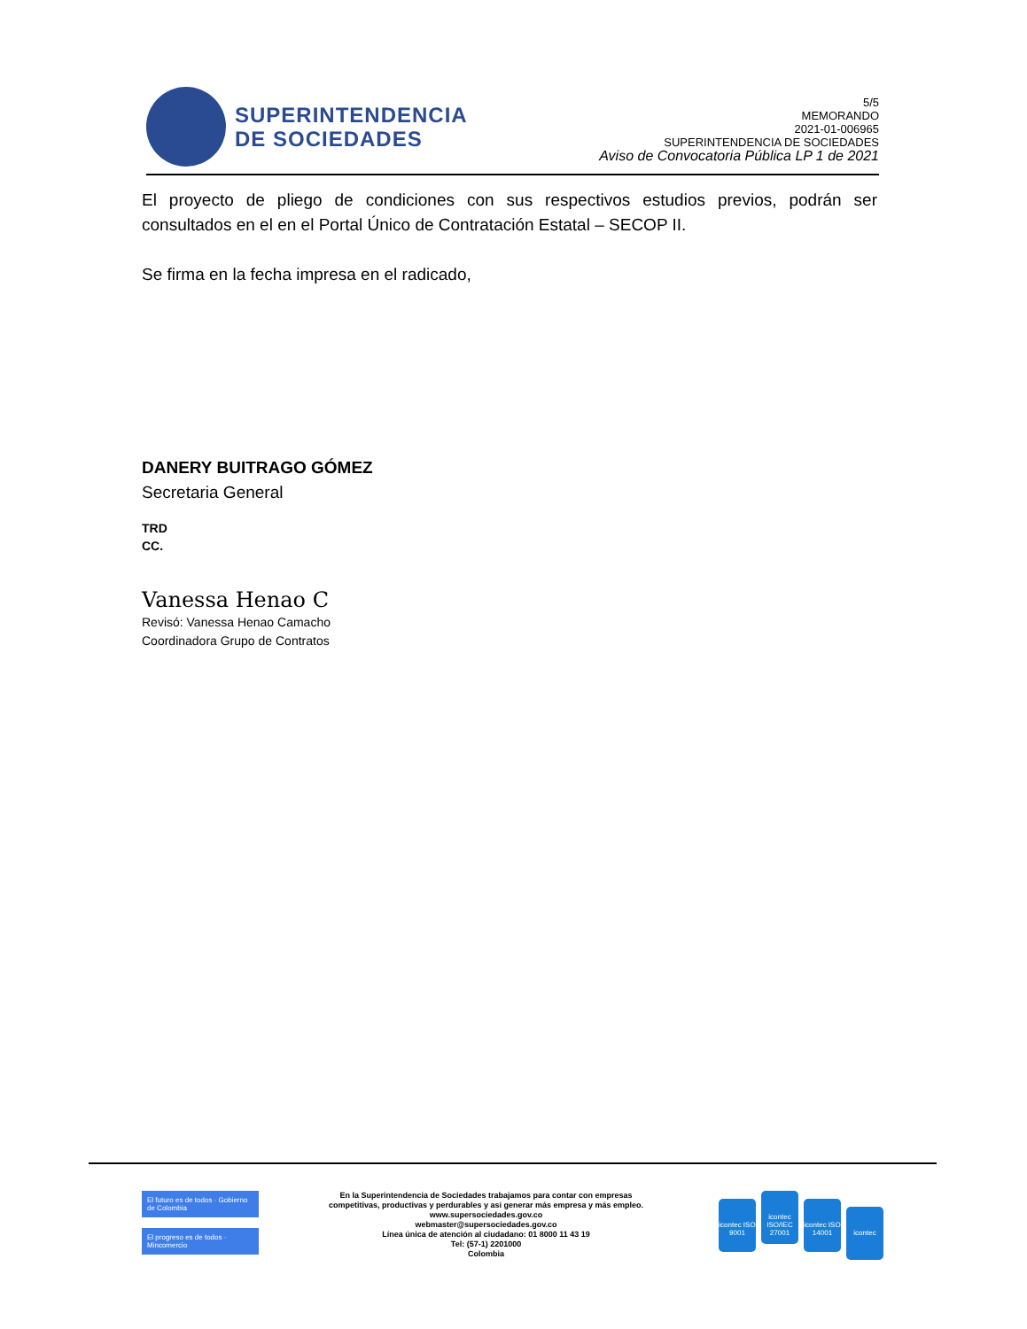SUPERINTENDENCIA
DE SOCIEDADES
5/5
MEMORANDO
2021-01-006965
SUPERINTENDENCIA DE SOCIEDADES
Aviso de Convocatoria Pública LP 1 de 2021
El proyecto de pliego de condiciones con sus respectivos estudios previos, podrán ser consultados en el en el Portal Único de Contratación Estatal – SECOP II.
Se firma en la fecha impresa en el radicado,
DANERY BUITRAGO GÓMEZ
Secretaria General
TRD
CC.
Vanessa Henao C
Revisó: Vanessa Henao Camacho
Coordinadora Grupo de Contratos
El futuro es de todos · Gobierno de Colombia
El progreso es de todos · Mincomercio
En la Superintendencia de Sociedades trabajamos para contar con empresas
competitivas, productivas y perdurables y así generar más empresa y más empleo.
www.supersociedades.gov.co
webmaster@supersociedades.gov.co
Línea única de atención al ciudadano: 01 8000 11 43 19
Tel: (57-1) 2201000
Colombia
icontec ISO 9001 icontec ISO/IEC 27001 icontec ISO 14001 icontec